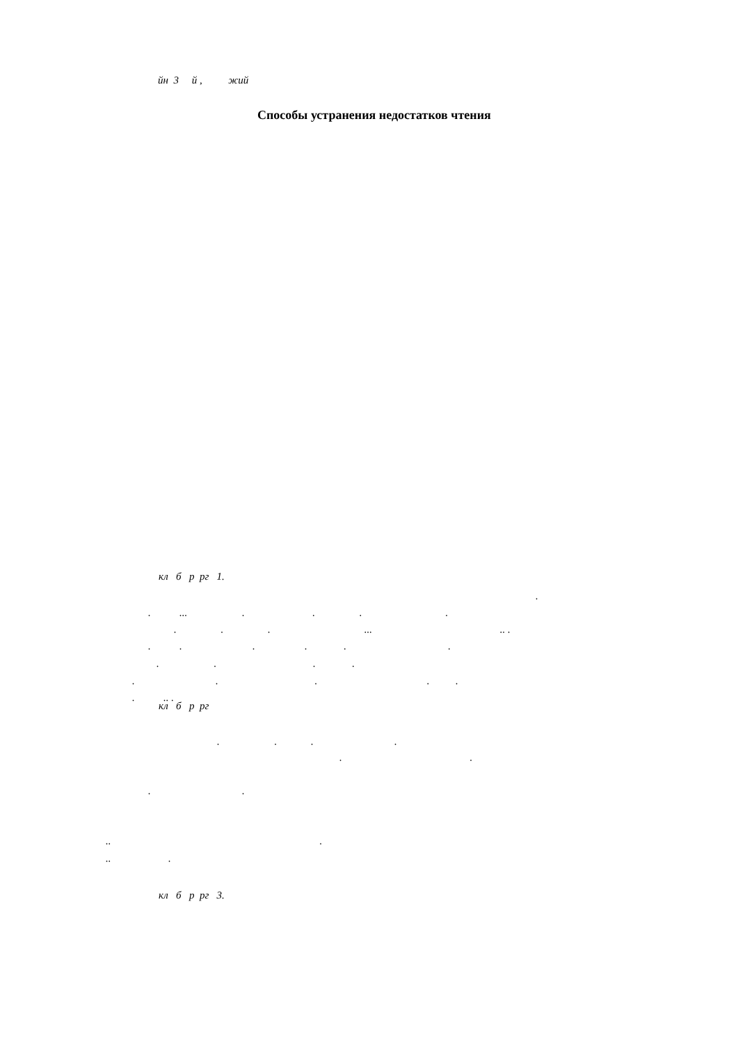йн 3 й , жий
Способы устранения недостатков чтения
кл б р рг 1.
.
. ... . . . .
. . . ... .. .
. . . . . .
. . . .
. . . . .
. .. .
кл б р рг
. . . .
. .
. .
.. .
.. .
кл б р рг 3.